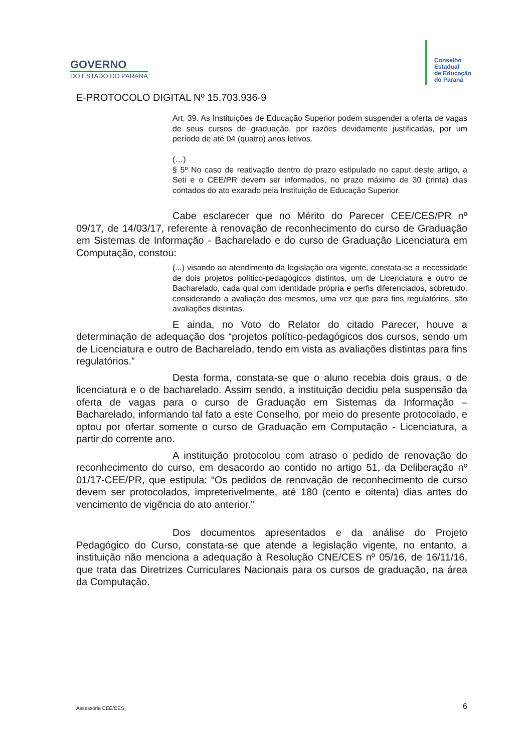GOVERNO
DO ESTADO DO PARANÁ
Conselho
Estadual
de Educação
do Paraná
E-PROTOCOLO DIGITAL Nº 15.703.936-9
Art. 39. As Instituições de Educação Superior podem suspender a oferta de vagas de seus cursos de graduação, por razões devidamente justificadas, por um período de até 04 (quatro) anos letivos.
(…)
§ 5º No caso de reativação dentro do prazo estipulado no caput deste artigo, a Seti e o CEE/PR devem ser informados, no prazo máximo de 30 (trinta) dias contados do ato exarado pela Instituição de Educação Superior.
Cabe esclarecer que no Mérito do Parecer CEE/CES/PR nº 09/17, de 14/03/17, referente à renovação de reconhecimento do curso de Graduação em Sistemas de Informação - Bacharelado e do curso de Graduação Licenciatura em Computação, constou:
(...) visando ao atendimento da legislação ora vigente, constata-se a necessidade de dois projetos político-pedagógicos distintos, um de Licenciatura e outro de Bacharelado, cada qual com identidade própria e perfis diferenciados, sobretudo, considerando a avaliação dos mesmos, uma vez que para fins regulatórios, são avaliações distintas.
E ainda, no Voto do Relator do citado Parecer, houve a determinação de adequação dos “projetos político-pedagógicos dos cursos, sendo um de Licenciatura e outro de Bacharelado, tendo em vista as avaliações distintas para fins regulatórios.”
Desta forma, constata-se que o aluno recebia dois graus, o de licenciatura e o de bacharelado. Assim sendo, a instituição decidiu pela suspensão da oferta de vagas para o curso de Graduação em Sistemas da Informação – Bacharelado, informando tal fato a este Conselho, por meio do presente protocolado, e optou por ofertar somente o curso de Graduação em Computação - Licenciatura, a partir do corrente ano.
A instituição protocolou com atraso o pedido de renovação do reconhecimento do curso, em desacordo ao contido no artigo 51, da Deliberação nº 01/17-CEE/PR, que estipula: “Os pedidos de renovação de reconhecimento de curso devem ser protocolados, impreterivelmente, até 180 (cento e oitenta) dias antes do vencimento de vigência do ato anterior.”
Dos documentos apresentados e da análise do Projeto Pedagógico do Curso, constata-se que atende a legislação vigente, no entanto, a instituição não menciona a adequação à Resolução CNE/CES nº 05/16, de 16/11/16, que trata das Diretrizes Curriculares Nacionais para os cursos de graduação, na área da Computação.
Assessoria CEE/CES 6